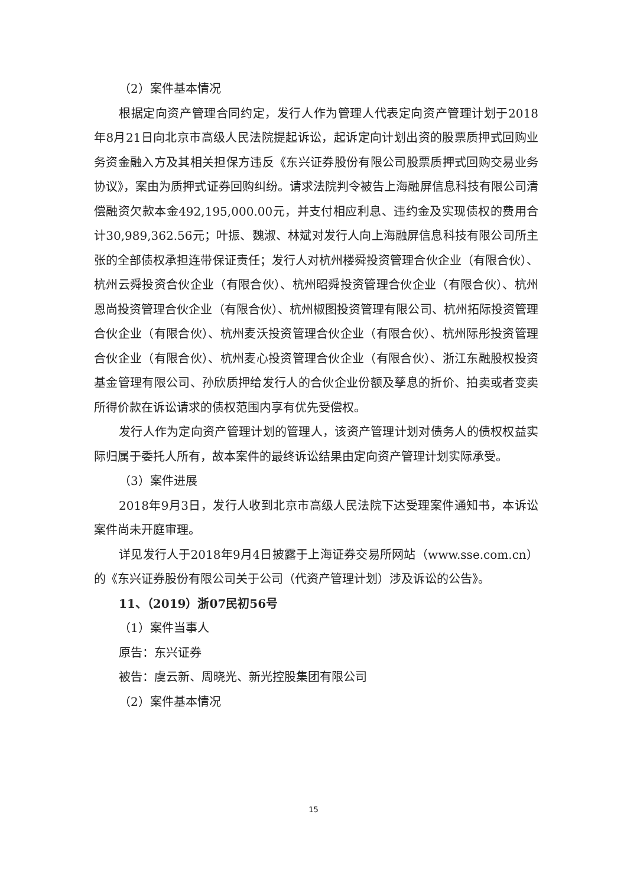（2）案件基本情况
根据定向资产管理合同约定，发行人作为管理人代表定向资产管理计划于2018年8月21日向北京市高级人民法院提起诉讼，起诉定向计划出资的股票质押式回购业务资金融入方及其相关担保方违反《东兴证券股份有限公司股票质押式回购交易业务协议》，案由为质押式证券回购纠纷。请求法院判令被告上海融屏信息科技有限公司清偿融资欠款本金492,195,000.00元，并支付相应利息、违约金及实现债权的费用合计30,989,362.56元；叶振、魏淑、林斌对发行人向上海融屏信息科技有限公司所主张的全部债权承担连带保证责任；发行人对杭州楼舜投资管理合伙企业（有限合伙）、杭州云舜投资合伙企业（有限合伙）、杭州昭舜投资管理合伙企业（有限合伙）、杭州恩尚投资管理合伙企业（有限合伙）、杭州椒图投资管理有限公司、杭州拓际投资管理合伙企业（有限合伙）、杭州麦沃投资管理合伙企业（有限合伙）、杭州际彤投资管理合伙企业（有限合伙）、杭州麦心投资管理合伙企业（有限合伙）、浙江东融股权投资基金管理有限公司、孙欣质押给发行人的合伙企业份额及孳息的折价、拍卖或者变卖所得价款在诉讼请求的债权范围内享有优先受偿权。
发行人作为定向资产管理计划的管理人，该资产管理计划对债务人的债权权益实际归属于委托人所有，故本案件的最终诉讼结果由定向资产管理计划实际承受。
（3）案件进展
2018年9月3日，发行人收到北京市高级人民法院下达受理案件通知书，本诉讼案件尚未开庭审理。
详见发行人于2018年9月4日披露于上海证券交易所网站（www.sse.com.cn）的《东兴证券股份有限公司关于公司（代资产管理计划）涉及诉讼的公告》。
11、（2019）浙07民初56号
（1）案件当事人
原告：东兴证券
被告：虞云新、周晓光、新光控股集团有限公司
（2）案件基本情况
15